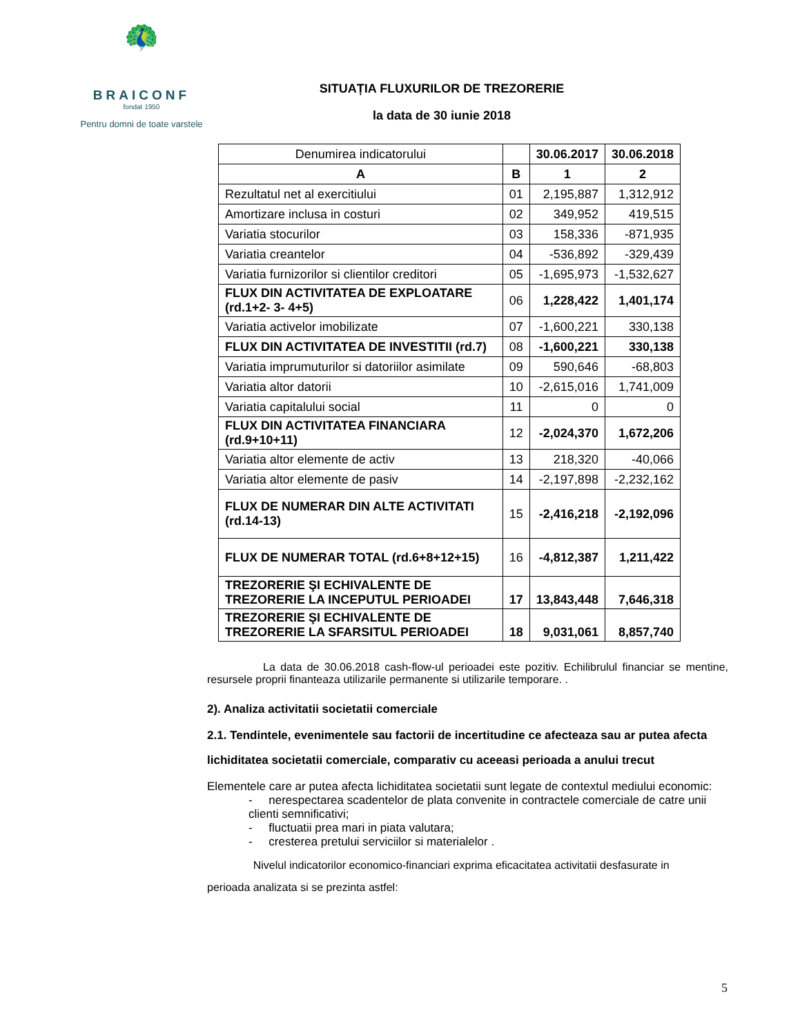🦚
BRAICONF
fondat 1950
Pentru domni de toate varstele
SITUAȚIA FLUXURILOR DE TREZORERIE
la data de 30 iunie 2018
| Denumirea indicatorului | | 30.06.2017 | 30.06.2018 |
| --- | --- | --- | --- |
| A | B | 1 | 2 |
| Rezultatul net al exercitiului | 01 | 2,195,887 | 1,312,912 |
| Amortizare inclusa in costuri | 02 | 349,952 | 419,515 |
| Variatia stocurilor | 03 | 158,336 | -871,935 |
| Variatia creantelor | 04 | -536,892 | -329,439 |
| Variatia furnizorilor si clientilor creditori | 05 | -1,695,973 | -1,532,627 |
| FLUX DIN ACTIVITATEA DE EXPLOATARE (rd.1+2- 3- 4+5) | 06 | 1,228,422 | 1,401,174 |
| Variatia activelor imobilizate | 07 | -1,600,221 | 330,138 |
| FLUX DIN ACTIVITATEA DE INVESTITII (rd.7) | 08 | -1,600,221 | 330,138 |
| Variatia imprumuturilor si datoriilor asimilate | 09 | 590,646 | -68,803 |
| Variatia altor datorii | 10 | -2,615,016 | 1,741,009 |
| Variatia capitalului social | 11 | 0 | 0 |
| FLUX DIN ACTIVITATEA FINANCIARA (rd.9+10+11) | 12 | -2,024,370 | 1,672,206 |
| Variatia altor elemente de activ | 13 | 218,320 | -40,066 |
| Variatia altor elemente de pasiv | 14 | -2,197,898 | -2,232,162 |
| FLUX DE NUMERAR DIN ALTE ACTIVITATI (rd.14-13) | 15 | -2,416,218 | -2,192,096 |
| FLUX DE NUMERAR TOTAL (rd.6+8+12+15) | 16 | -4,812,387 | 1,211,422 |
| TREZORERIE ŞI ECHIVALENTE DE TREZORERIE LA INCEPUTUL PERIOADEI | 17 | 13,843,448 | 7,646,318 |
| TREZORERIE ŞI ECHIVALENTE DE TREZORERIE LA SFARSITUL PERIOADEI | 18 | 9,031,061 | 8,857,740 |
La data de 30.06.2018 cash-flow-ul perioadei este pozitiv. Echilibrulul financiar se mentine, resursele proprii finanteaza utilizarile permanente si utilizarile temporare. .
2). Analiza activitatii societatii comerciale
2.1. Tendintele, evenimentele sau factorii de incertitudine ce afecteaza sau ar putea afecta lichiditatea societatii comerciale, comparativ cu aceeasi perioada a anului trecut
Elementele care ar putea afecta lichiditatea societatii sunt legate de contextul mediului economic:
- nerespectarea scadentelor de plata convenite in contractele comerciale de catre unii clienti semnificativi;
- fluctuatii prea mari in piata valutara;
- cresterea pretului serviciilor si materialelor .
Nivelul indicatorilor economico-financiari exprima eficacitatea activitatii desfasurate in
perioada analizata si se prezinta astfel:
5